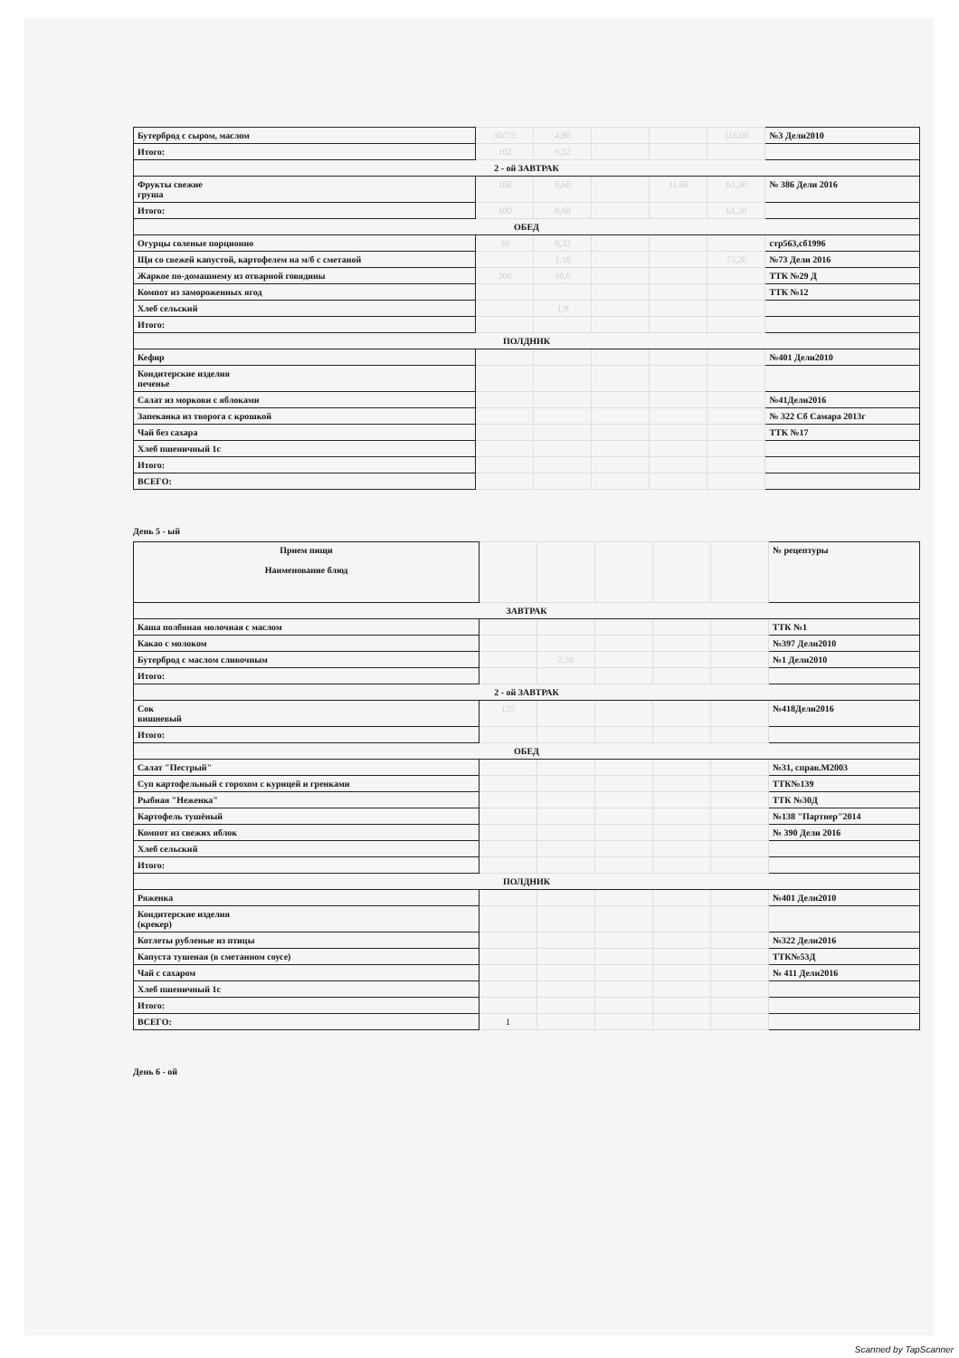| Бутерброд с сыром, маслом | 30/7/5 | 4,80 | | | 116,00 | №3 Дели2010 |
| Итого: | 102 | 9,52 | | | | |
| 2 - ой ЗАВТРАК | | | | | | |
| Фрукты свежие груша | 100 | 0,60 | | 11,60 | 61,30 | № 386 Дели 2016 |
| Итого: | 100 | 0,60 | | | 61,30 | |
| ОБЕД | | | | | | |
| Огурцы соленые порционно | 30 | 0,32 | | | | стр563,сб1996 |
| Щи со свежей капустой, картофелем на м/б с сметаной | | 1,10 | | | 73,20 | №73 Дели 2016 |
| Жаркое по-домашнему из отварной говядины | 200 | 10,6 | | | | ТТК №29 Д |
| Компот из замороженных ягод | | | | | | ТТК №12 |
| Хлеб сельский | | 1,8 | | | | |
| Итого: | | | | | | |
| ПОЛДНИК | | | | | | |
| Кефир | | | | | | №401 Дели2010 |
| Кондитерские изделия печенье | | | | | | |
| Салат из моркови с яблоками | | | | | | №41Дели2016 |
| Запеканка из творога с крошкой | | | | | | № 322 Сб Самара 2013г |
| Чай без сахара | | | | | | ТТК №17 |
| Хлеб пшеничный 1с | | | | | | |
| Итого: | | | | | | |
| ВСЕГО: | | | | | | |
День 5 - ый
| Прием пищи Наименование блюд | | | | | | № рецептуры |
| ЗАВТРАК | | | | | | |
| Каша полбяная молочная с маслом | | | | | | ТТК №1 |
| Какао с молоком | | | | | | №397 Дели2010 |
| Бутерброд с маслом сливочным | | 2,30 | | | | №1 Дели2010 |
| Итого: | | | | | | |
| 2 - ой ЗАВТРАК | | | | | | |
| Сок вишневый | 125 | | | | | №418Дели2016 |
| Итого: | | | | | | |
| ОБЕД | | | | | | |
| Салат "Пестрый" | | | | | | №31, справ.М2003 |
| Суп картофельный с горохом с курицей и гренками | | | | | | ТТК№139 |
| Рыбная "Неженка" | | | | | | ТТК №30Д |
| Картофель тушёный | | | | | | №138 "Партнер"2014 |
| Компот из свежих яблок | | | | | | № 390 Дели 2016 |
| Хлеб сельский | | | | | | |
| Итого: | | | | | | |
| ПОЛДНИК | | | | | | |
| Ряженка | | | | | | №401 Дели2010 |
| Кондитерские изделия (крекер) | | | | | | |
| Котлеты рубленые из птицы | | | | | | №322 Дели2016 |
| Капуста тушеная (в сметанном соусе) | | | | | | ТТК№53Д |
| Чай с сахаром | | | | | | № 411 Дели2016 |
| Хлеб пшеничный 1с | | | | | | |
| Итого: | | | | | | |
| ВСЕГО: | 1 | | | | | |
День 6 - ой
Scanned by TapScanner